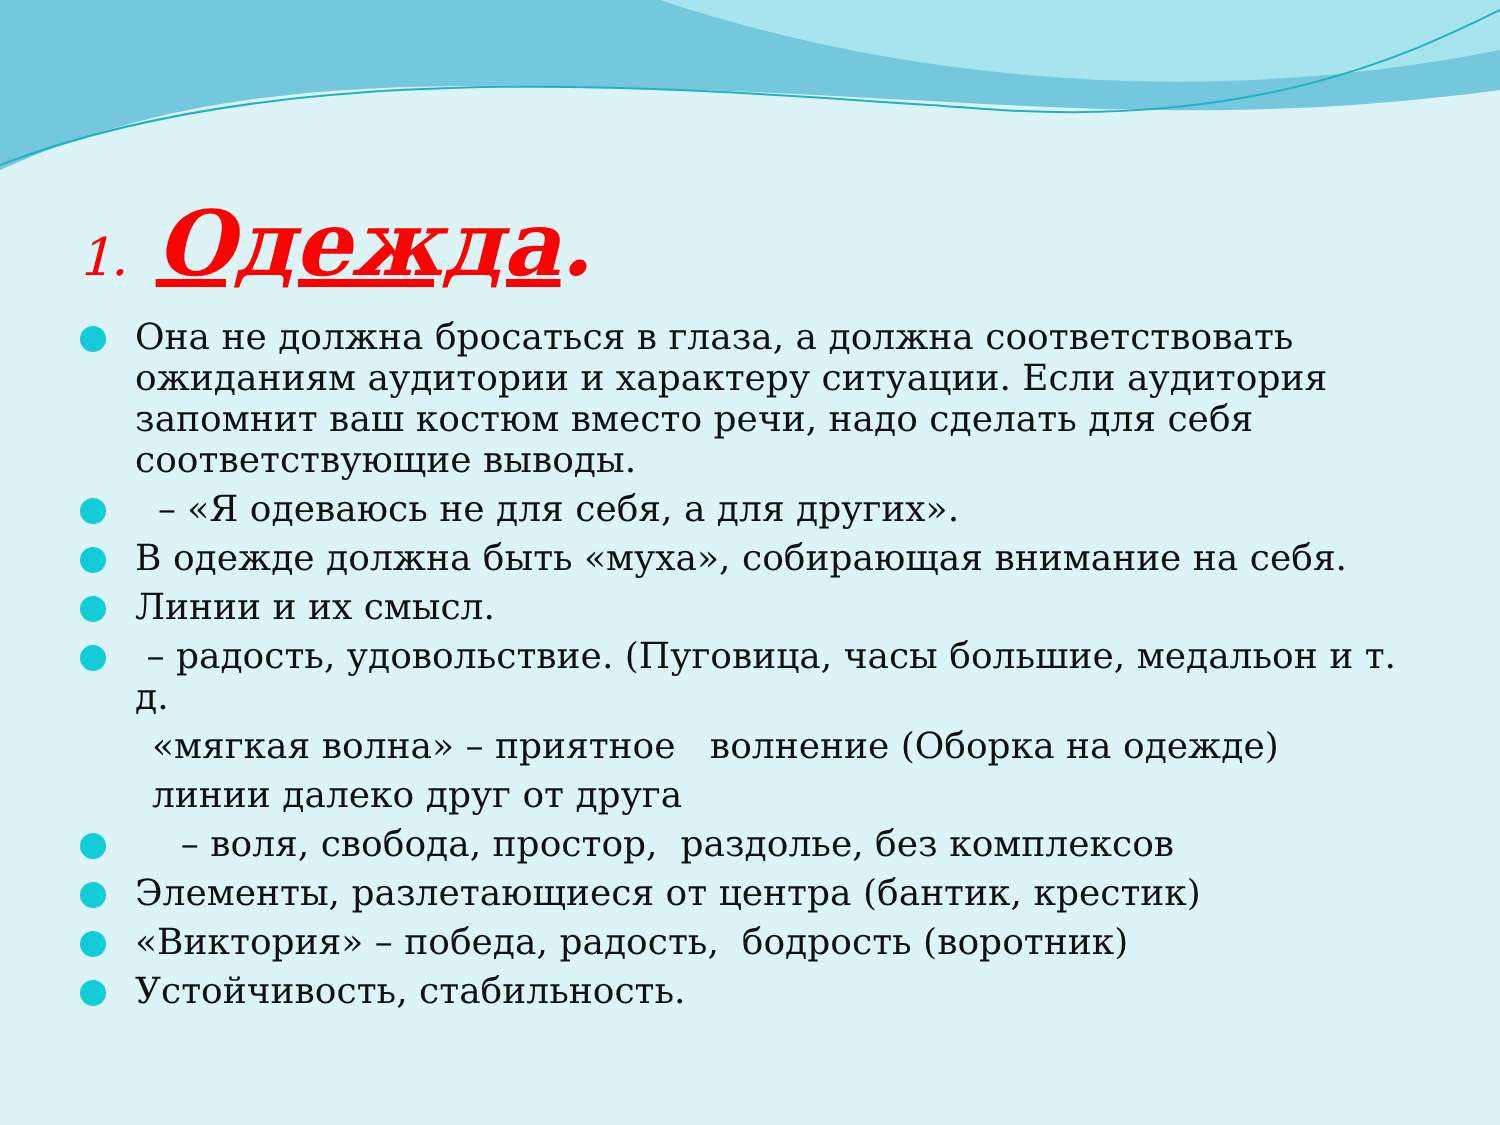1. Одежда.
Она не должна бросаться в глаза, а должна соответствовать ожиданиям аудитории и характеру ситуации. Если аудитория запомнит ваш костюм вместо речи, надо сделать для себя соответствующие выводы.
– «Я одеваюсь не для себя, а для других».
В одежде должна быть «муха», собирающая внимание на себя.
Линии и их смысл.
– радость, удовольствие. (Пуговица, часы большие, медальон и т. д.
«мягкая волна» – приятное волнение (Оборка на одежде)
линии далеко друг от друга
– воля, свобода, простор, раздолье, без комплексов
Элементы, разлетающиеся от центра (бантик, крестик)
«Виктория» – победа, радость, бодрость (воротник)
Устойчивость, стабильность.